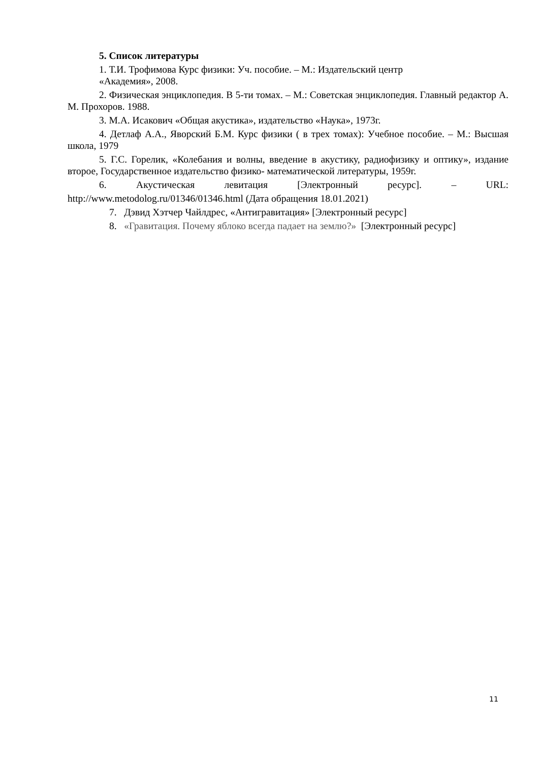5. Список литературы
1. Т.И. Трофимова Курс физики: Уч. пособие. – М.: Издательский центр
«Академия», 2008.
2. Физическая энциклопедия. В 5-ти томах. – М.: Советская энциклопедия. Главный редактор А. М. Прохоров. 1988.
3. М.А. Исакович «Общая акустика», издательство «Наука», 1973г.
4. Детлаф А.А., Яворский Б.М. Курс физики ( в трех томах): Учебное пособие. – М.: Высшая школа, 1979
5. Г.С. Горелик, «Колебания и волны, введение в акустику, радиофизику и оптику», издание второе, Государственное издательство физико- математической литературы, 1959г.
6. Акустическая левитация [Электронный ресурс]. – URL:
http://www.metodolog.ru/01346/01346.html (Дата обращения 18.01.2021)
7. Дэвид Хэтчер Чайлдрес, «Антигравитация» [Электронный ресурс]
8. «Гравитация. Почему яблоко всегда падает на землю?» [Электронный ресурс]
11